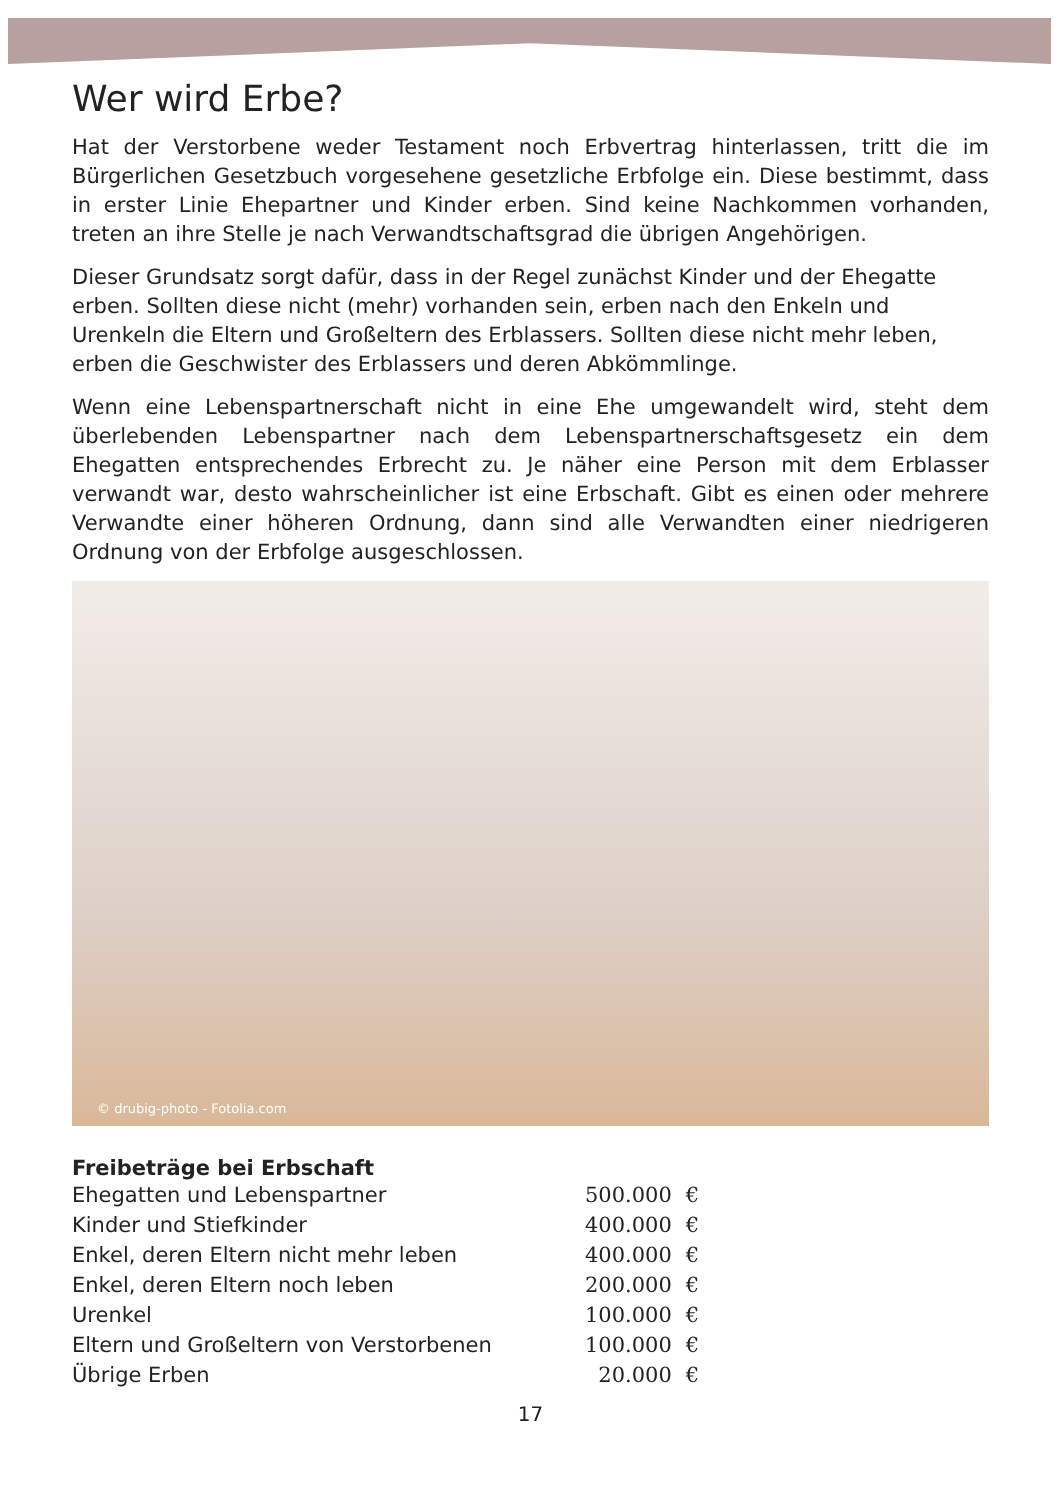Wer wird Erbe?
Hat der Verstorbene weder Testament noch Erbvertrag hinterlassen, tritt die im Bürgerlichen Gesetzbuch vorgesehene gesetzliche Erbfolge ein. Diese bestimmt, dass in erster Linie Ehepartner und Kinder erben. Sind keine Nachkommen vorhanden, treten an ihre Stelle je nach Verwandtschaftsgrad die übrigen Angehörigen.
Dieser Grundsatz sorgt dafür, dass in der Regel zunächst Kinder und der Ehegatte erben. Sollten diese nicht (mehr) vorhanden sein, erben nach den Enkeln und Urenkeln die Eltern und Großeltern des Erblassers. Sollten diese nicht mehr leben, erben die Geschwister des Erblassers und deren Abkömmlinge.
Wenn eine Lebenspartnerschaft nicht in eine Ehe umgewandelt wird, steht dem überlebenden Lebenspartner nach dem Lebenspartnerschaftsgesetz ein dem Ehegatten entsprechendes Erbrecht zu. Je näher eine Person mit dem Erblasser verwandt war, desto wahrscheinlicher ist eine Erbschaft. Gibt es einen oder mehrere Verwandte einer höheren Ordnung, dann sind alle Verwandten einer niedrigeren Ordnung von der Erbfolge ausgeschlossen.
© drubig-photo - Fotolia.com
Freibeträge bei Erbschaft
| Ehegatten und Lebenspartner | 500.000 | € |
| Kinder und Stiefkinder | 400.000 | € |
| Enkel, deren Eltern nicht mehr leben | 400.000 | € |
| Enkel, deren Eltern noch leben | 200.000 | € |
| Urenkel | 100.000 | € |
| Eltern und Großeltern von Verstorbenen | 100.000 | € |
| Übrige Erben | 20.000 | € |
17